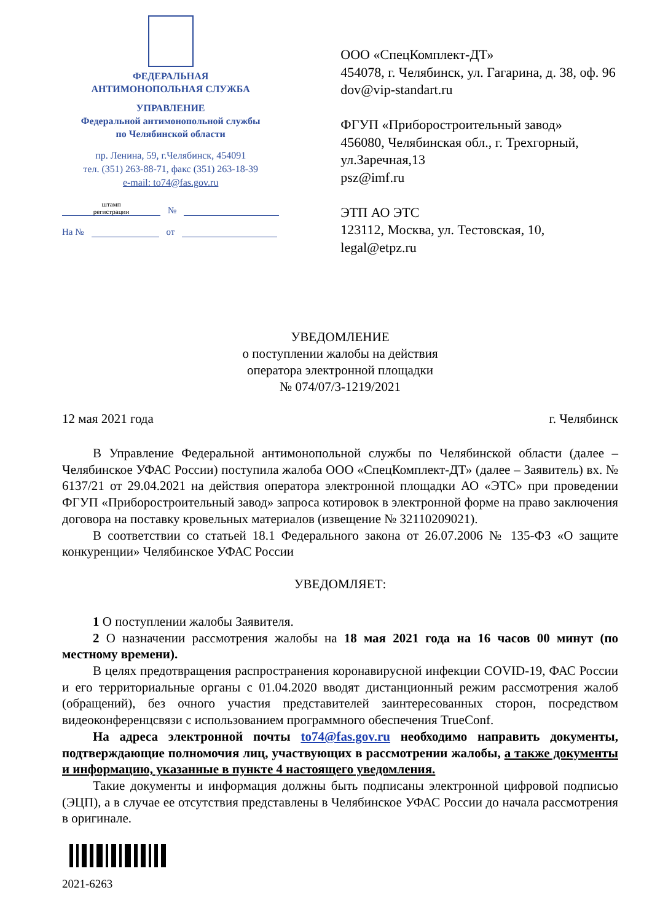ФЕДЕРАЛЬНАЯ
АНТИМОНОПОЛЬНАЯ СЛУЖБА
УПРАВЛЕНИЕ
Федеральной антимонопольной службы
по Челябинской области
пр. Ленина, 59, г.Челябинск, 454091
тел. (351) 263-88-71, факс (351) 263-18-39
e-mail: to74@fas.gov.ru
штамп
регистрации
№
На №
от
ООО «СпецКомплект-ДТ»
454078, г. Челябинск, ул. Гагарина, д. 38, оф. 96
dov@vip-standart.ru
ФГУП «Приборостроительный завод»
456080, Челябинская обл., г. Трехгорный, ул.Заречная,13
psz@imf.ru
ЭТП АО ЭТС
123112, Москва, ул. Тестовская, 10,
legal@etpz.ru
УВЕДОМЛЕНИЕ
о поступлении жалобы на действия
оператора электронной площадки
№ 074/07/3-1219/2021
12 мая 2021 года г. Челябинск
В Управление Федеральной антимонопольной службы по Челябинской области (далее – Челябинское УФАС России) поступила жалоба ООО «СпецКомплект-ДТ» (далее – Заявитель) вх. № 6137/21 от 29.04.2021 на действия оператора электронной площадки АО «ЭТС» при проведении ФГУП «Приборостроительный завод» запроса котировок в электронной форме на право заключения договора на поставку кровельных материалов (извещение № 32110209021).
В соответствии со статьей 18.1 Федерального закона от 26.07.2006 № 135-ФЗ «О защите конкуренции» Челябинское УФАС России
УВЕДОМЛЯЕТ:
1 О поступлении жалобы Заявителя.
2 О назначении рассмотрения жалобы на 18 мая 2021 года на 16 часов 00 минут (по местному времени).
В целях предотвращения распространения коронавирусной инфекции COVID-19, ФАС России и его территориальные органы с 01.04.2020 вводят дистанционный режим рассмотрения жалоб (обращений), без очного участия представителей заинтересованных сторон, посредством видеоконференцсвязи с использованием программного обеспечения TrueConf.
На адреса электронной почты to74@fas.gov.ru необходимо направить документы, подтверждающие полномочия лиц, участвующих в рассмотрении жалобы, а также документы и информацию, указанные в пункте 4 настоящего уведомления.
Такие документы и информация должны быть подписаны электронной цифровой подписью (ЭЦП), а в случае ее отсутствия представлены в Челябинское УФАС России до начала рассмотрения в оригинале.
2021-6263